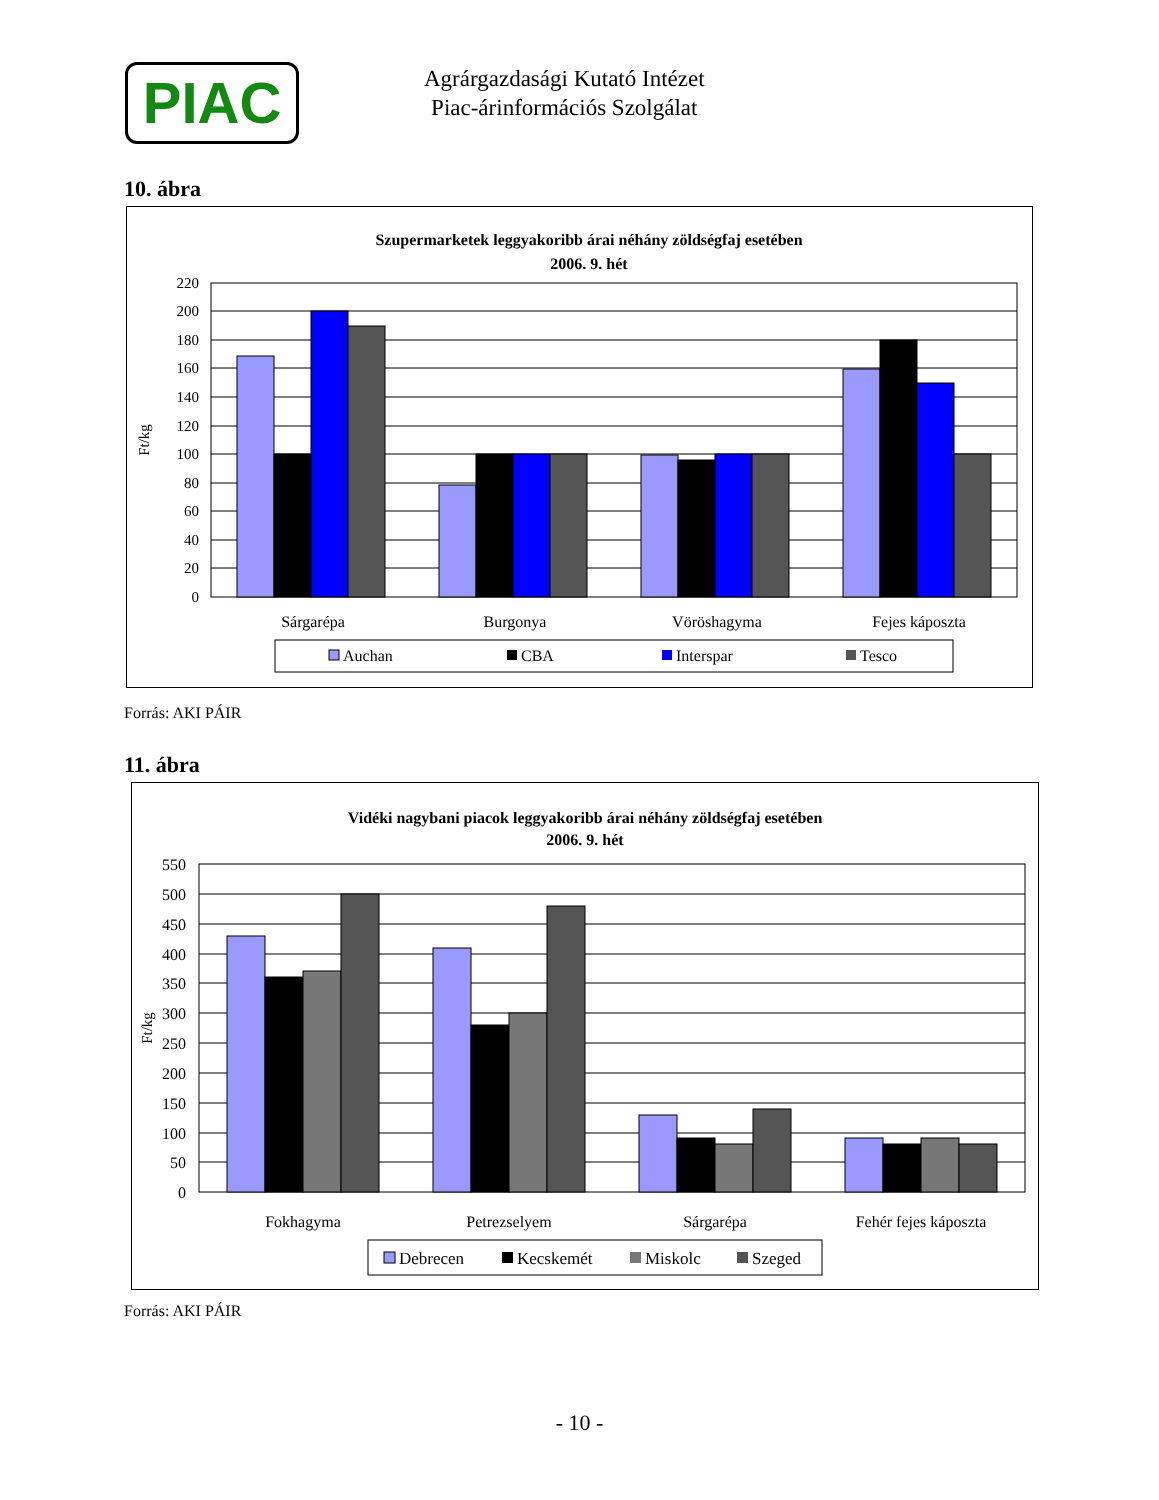PIAC
Agrárgazdasági Kutató Intézet
Piac-árinformációs Szolgálat
10. ábra
Szupermarketek leggyakoribb árai néhány zöldségfaj esetében
2006. 9. hét
220
200
180
160
140
120
100
80
60
40
20
0
Ft/kg
Sárgarépa
Burgonya
Vöröshagyma
Fejes káposzta
Auchan
CBA
Interspar
Tesco
Forrás: AKI PÁIR
11. ábra
Vidéki nagybani piacok leggyakoribb árai néhány zöldségfaj esetében
2006. 9. hét
550
500
450
400
350
300
250
200
150
100
50
0
Ft/kg
Fokhagyma
Petrezselyem
Sárgarépa
Fehér fejes káposzta
Debrecen
Kecskemét
Miskolc
Szeged
Forrás: AKI PÁIR
- 10 -